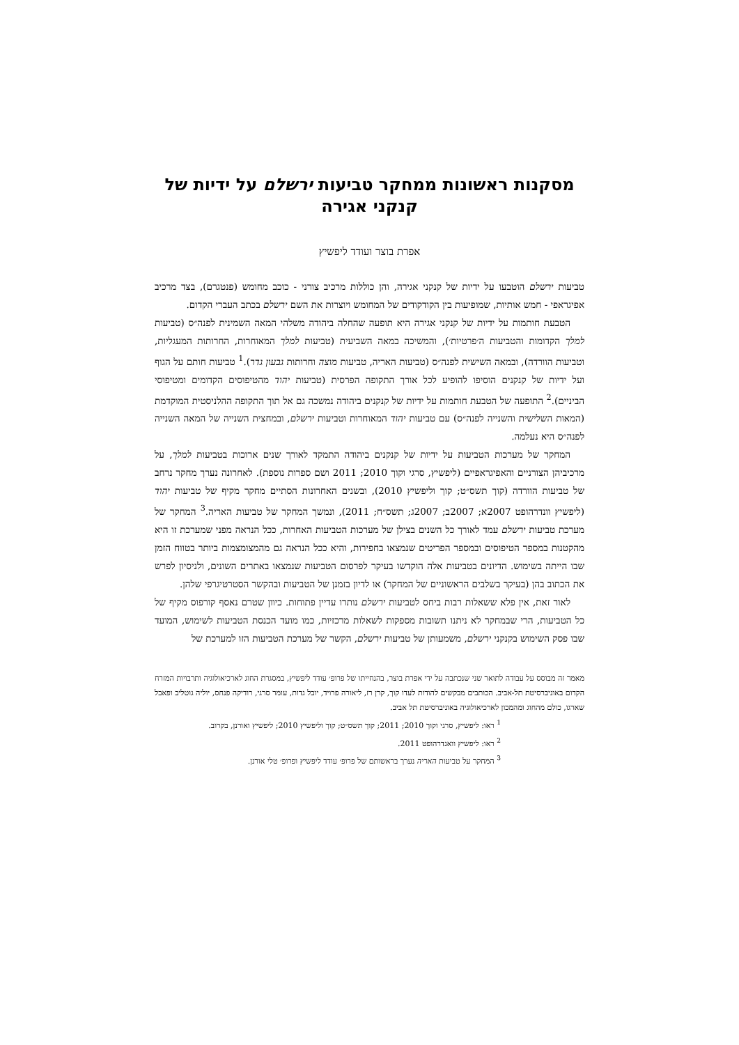מסקנות ראשונות ממחקר טביעות ירשלם על ידיות של קנקני אגירה
אפרת בוצר ועודד ליפשיץ
טביעות ירשלם הוטבעו על ידיות של קנקני אגירה, והן כוללות מרכיב צורני - כוכב מחומש (פנטגרם), בצד מרכיב אפיגראפי - חמש אותיות, שמופיעות בין הקודקודים של המחומש ויוצרות את השם ירשלם בכתב העברי הקדום.
הטבעת חותמות על ידיות של קנקני אגירה היא תופעה שהחלה ביהודה משלהי המאה השמינית לפנה״ס (טביעות למלך הקדומות והטביעות ה׳פרטיות׳), והמשיכה במאה השביעית (טביעות למלך המאוחרות, החרותות המעגליות, וטביעות הוורדה), ובמאה השישית לפנה״ס (טביעות האריה, טביעות מוצה וחרותות גבעון גדר).<sup>1</sup> טביעות חותם על הגוף ועל ידיות של קנקנים הוסיפו להופיע לכל אורך התקופה הפרסית (טביעות יהוד מהטיפוסים הקדומים ומטיפוסי הביניים).<sup>2</sup> התופעה של הטבעת חותמות על ידיות של קנקנים ביהודה נמשכה גם אל תוך התקופה ההלניסטית המוקדמת (המאות השלישית והשנייה לפנה״ס) עם טביעות יהוד המאוחרות וטביעות ירשלם, ובמחצית השנייה של המאה השנייה לפנה״ס היא נעלמה.
המחקר של מערכות הטביעות על ידיות של קנקנים ביהודה התמקד לאורך שנים ארוכות בטביעות למלך, על מרכיביהן הצורניים והאפיגראפיים (ליפשיץ, סרגי וקוך 2010; 2011 ושם ספרות נוספת). לאחרונה נערך מחקר נרחב של טביעות הוורדה (קוך תשס״ט; קוך וליפשיץ 2010), ובשנים האחרונות הסתיים מחקר מקיף של טביעות יהוד (ליפשיץ וונדרהופט 2007א; 2007ב; 2007ג; תשס״ח; 2011), ונמשך המחקר של טביעות האריה.<sup>3</sup> המחקר של מערכת טביעות ירשלם עמד לאורך כל השנים בצילן של מערכות הטביעות האחרות, ככל הנראה מפני שמערכת זו היא מהקטנות במספר הטיפוסים ובמספר הפריטים שנמצאו בחפירות, והיא ככל הנראה גם מהמצומצמות ביותר בטווח הזמן שבו הייתה בשימוש. הדיונים בטביעות אלה הוקדשו בעיקר לפרסום הטביעות שנמצאו באתרים השונים, ולניסיון לפרש את הכתוב בהן (בעיקר בשלבים הראשוניים של המחקר) או לדיון בזמנן של הטביעות ובהקשר הסטרטיגרפי שלהן.
לאור זאת, אין פלא ששאלות רבות ביחס לטביעות ירשלם נותרו עדיין פתוחות. כיוון שטרם נאסף קורפוס מקיף של כל הטביעות, הרי שבמחקר לא ניתנו תשובות מספקות לשאלות מרכזיות, כמו מועד הכנסת הטביעות לשימוש, המועד שבו פסק השימוש בקנקני ירשלם, משמעותן של טביעות ירשלם, הקשר של מערכת הטביעות הזו למערכת של
מאמר זה מבוסס על עבודה לתואר שני שנכתבה על ידי אפרת בוצר, בהנחייתו של פרופ׳ עודד ליפשיץ, במסגרת החוג לארכיאולוגיה ותרבויות המזרח הקדום באוניברסיטת תל-אביב. הכותבים מבקשים להודות לעדו קוך, קרן רז, ליאורה פרויד, יובל גדות, עומר סרגי, רודיקה פנחס, יוליה גוטליב ופאבל שארגו, כולם מהחוג ומהמכון לארכיאולוגיה באוניברסיטת תל אביב.
<sup>1</sup> ראו: ליפשיץ, סרגי וקוך 2010; 2011; קוך תשס״ט; קוך וליפשיץ 2010; ליפשיץ ואורנן, בקרוב.
<sup>2</sup> ראו: ליפשיץ וואנדרהופט 2011.
<sup>3</sup> המחקר על טביעות האריה נערך בראשותם של פרופ׳ עודד ליפשיץ ופרופ׳ טלי אורנן.